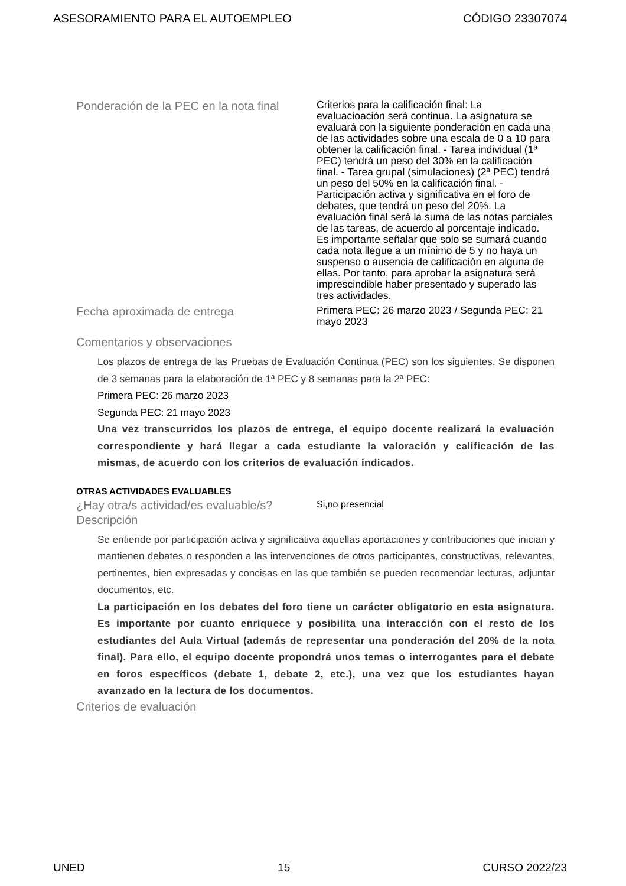ASESORAMIENTO PARA EL AUTOEMPLEO CÓDIGO 23307074
Ponderación de la PEC en la nota final
Criterios para la calificación final: La evaluacioación será continua. La asignatura se evaluará con la siguiente ponderación en cada una de las actividades sobre una escala de 0 a 10 para obtener la calificación final. - Tarea individual (1ª PEC) tendrá un peso del 30% en la calificación final. - Tarea grupal (simulaciones) (2ª PEC) tendrá un peso del 50% en la calificación final. - Participación activa y significativa en el foro de debates, que tendrá un peso del 20%. La evaluación final será la suma de las notas parciales de las tareas, de acuerdo al porcentaje indicado. Es importante señalar que solo se sumará cuando cada nota llegue a un mínimo de 5 y no haya un suspenso o ausencia de calificación en alguna de ellas. Por tanto, para aprobar la asignatura será imprescindible haber presentado y superado las tres actividades.
Fecha aproximada de entrega
Primera PEC: 26 marzo 2023 / Segunda PEC: 21 mayo 2023
Comentarios y observaciones
Los plazos de entrega de las Pruebas de Evaluación Continua (PEC) son los siguientes. Se disponen de 3 semanas para la elaboración de 1ª PEC y 8 semanas para la 2ª PEC:
Primera PEC: 26 marzo 2023
Segunda PEC: 21 mayo 2023
Una vez transcurridos los plazos de entrega, el equipo docente realizará la evaluación correspondiente y hará llegar a cada estudiante la valoración y calificación de las mismas, de acuerdo con los criterios de evaluación indicados.
OTRAS ACTIVIDADES EVALUABLES
¿Hay otra/s actividad/es evaluable/s?
Si,no presencial
Descripción
Se entiende por participación activa y significativa aquellas aportaciones y contribuciones que inician y mantienen debates o responden a las intervenciones de otros participantes, constructivas, relevantes, pertinentes, bien expresadas y concisas en las que también se pueden recomendar lecturas, adjuntar documentos, etc.
La participación en los debates del foro tiene un carácter obligatorio en esta asignatura. Es importante por cuanto enriquece y posibilita una interacción con el resto de los estudiantes del Aula Virtual (además de representar una ponderación del 20% de la nota final). Para ello, el equipo docente propondrá unos temas o interrogantes para el debate en foros específicos (debate 1, debate 2, etc.), una vez que los estudiantes hayan avanzado en la lectura de los documentos.
Criterios de evaluación
UNED 15 CURSO 2022/23